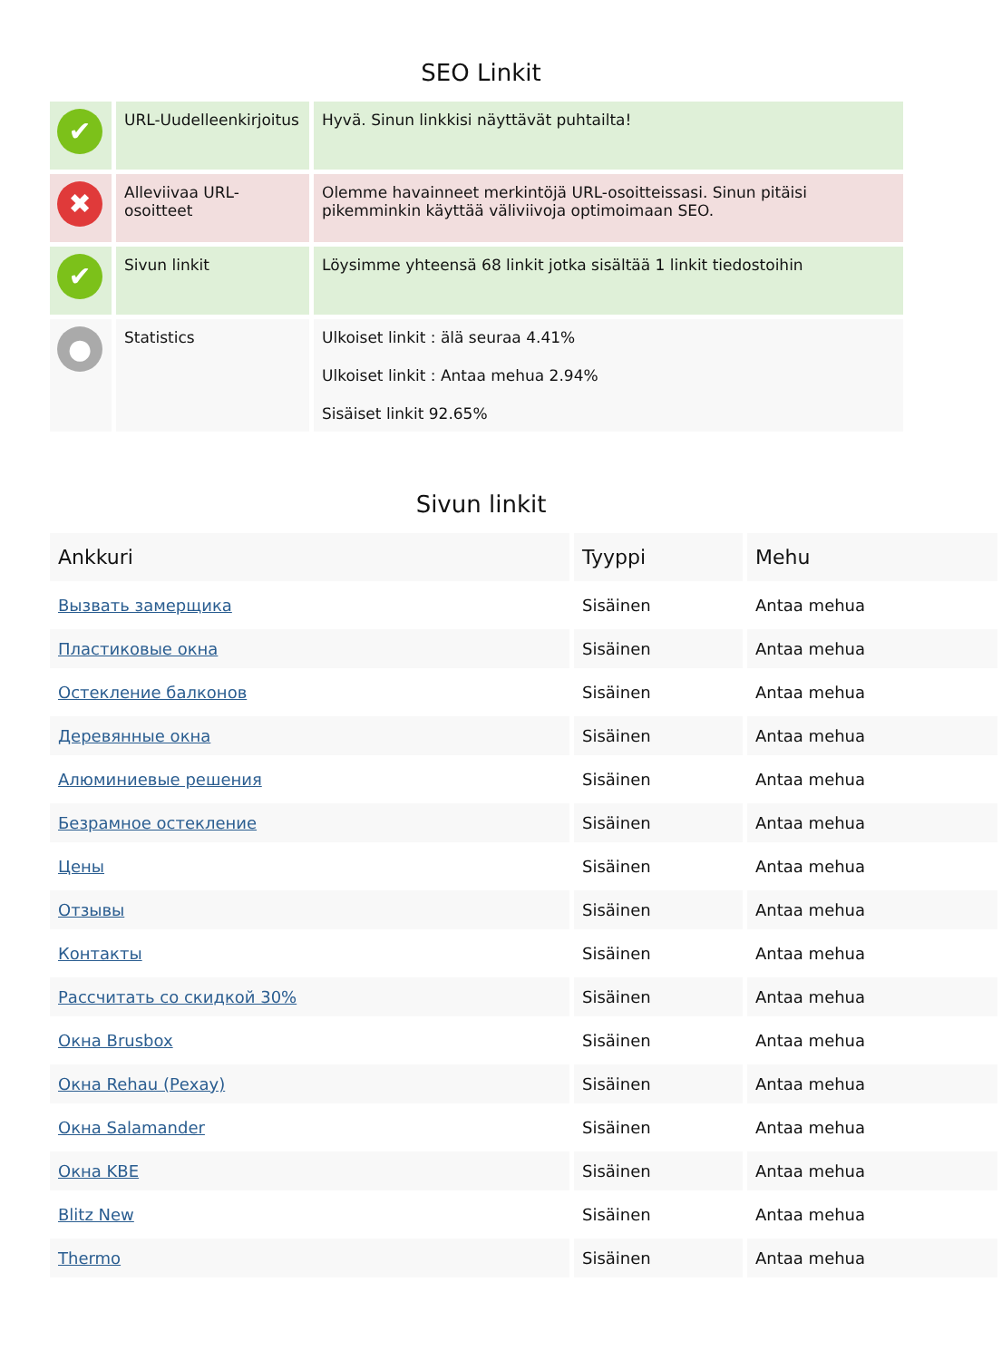SEO Linkit
| ✔ | URL-Uudelleenkirjoitus | Hyvä. Sinun linkkisi näyttävät puhtailta! |
| ✖ | Alleviivaa URL-osoitteet | Olemme havainneet merkintöjä URL-osoitteissasi. Sinun pitäisi pikemminkin käyttää väliviivoja optimoimaan SEO. |
| ✔ | Sivun linkit | Löysimme yhteensä 68 linkit jotka sisältää 1 linkit tiedostoihin |
| ● | Statistics | Ulkoiset linkit : älä seuraa 4.41% Ulkoiset linkit : Antaa mehua 2.94% Sisäiset linkit 92.65% |
Sivun linkit
| Ankkuri | Tyyppi | Mehu |
| --- | --- | --- |
| Вызвать замерщика | Sisäinen | Antaa mehua |
| Пластиковые окна | Sisäinen | Antaa mehua |
| Остекление балконов | Sisäinen | Antaa mehua |
| Деревянные окна | Sisäinen | Antaa mehua |
| Алюминиевые решения | Sisäinen | Antaa mehua |
| Безрамное остекление | Sisäinen | Antaa mehua |
| Цены | Sisäinen | Antaa mehua |
| Отзывы | Sisäinen | Antaa mehua |
| Контакты | Sisäinen | Antaa mehua |
| Рассчитать со скидкой 30% | Sisäinen | Antaa mehua |
| Окна Brusbox | Sisäinen | Antaa mehua |
| Окна Rehau (Рехау) | Sisäinen | Antaa mehua |
| Окна Salamander | Sisäinen | Antaa mehua |
| Окна KBE | Sisäinen | Antaa mehua |
| Blitz New | Sisäinen | Antaa mehua |
| Thermo | Sisäinen | Antaa mehua |